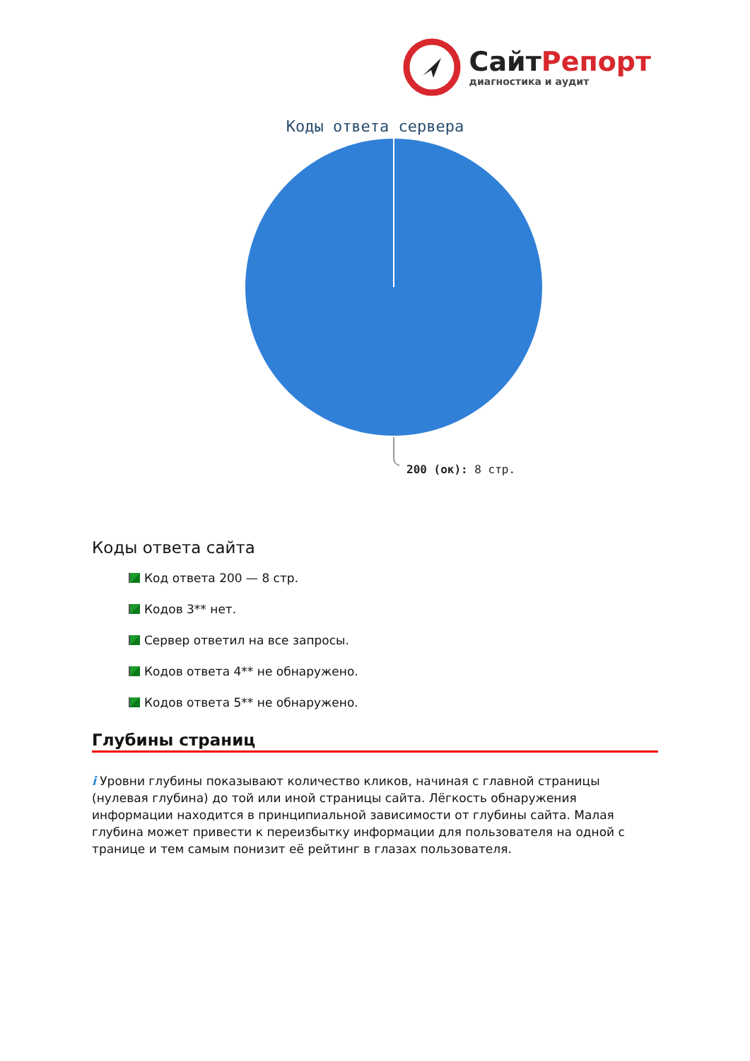Сайт Репорт
диагностика и аудит
Коды ответа сервера
200 (ок): 8 стр.
Коды ответа сайта
Код ответа 200 — 8 стр.
Кодов 3** нет.
Сервер ответил на все запросы.
Кодов ответа 4** не обнаружено.
Кодов ответа 5** не обнаружено.
Глубины страниц
i Уровни глубины показывают количество кликов, начиная с главной страницы (нулевая глубина) до той или иной страницы сайта. Лёгкость обнаружения информации находится в принципиальной зависимости от глубины сайта. Малая глубина может привести к переизбытку информации для пользователя на одной с транице и тем самым понизит её рейтинг в глазах пользователя.